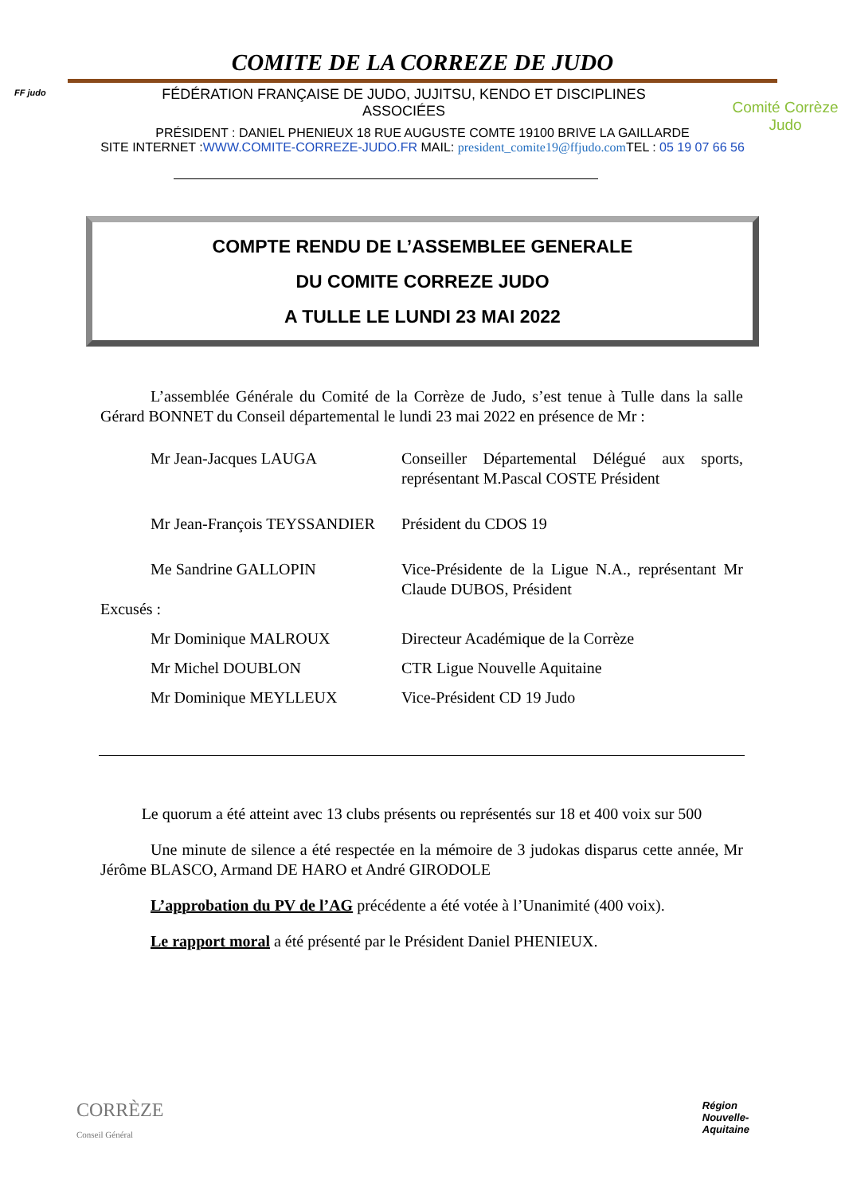COMITE DE LA CORREZE DE JUDO
FF judo
FÉDÉRATION FRANÇAISE DE JUDO, JUJITSU, KENDO ET DISCIPLINES
ASSOCIÉES
Comité Corrèze
Judo
PRÉSIDENT : DANIEL PHENIEUX 18 RUE AUGUSTE COMTE 19100 BRIVE LA GAILLARDE
SITE INTERNET :WWW.COMITE-CORREZE-JUDO.FR MAIL: president_comite19@ffjudo.com TEL : 05 19 07 66 56
COMPTE RENDU DE L’ASSEMBLEE GENERALE
DU COMITE CORREZE JUDO
A TULLE LE LUNDI 23 MAI 2022
L’assemblée Générale du Comité de la Corrèze de Judo, s’est tenue à Tulle dans la salle Gérard BONNET du Conseil départemental le lundi 23 mai 2022 en présence de Mr :
Mr Jean-Jacques LAUGA Conseiller Départemental Délégué aux sports, représentant M.Pascal COSTE Président
Mr Jean-François TEYSSANDIER
Président du CDOS 19
Me Sandrine GALLOPIN Vice-Présidente de la Ligue N.A., représentant Mr Claude DUBOS, Président
Excusés :
Mr Dominique MALROUX Directeur Académique de la Corrèze
Mr Michel DOUBLON CTR Ligue Nouvelle Aquitaine
Mr Dominique MEYLLEUX Vice-Président CD 19 Judo
Le quorum a été atteint avec 13 clubs présents ou représentés sur 18 et 400 voix sur 500
Une minute de silence a été respectée en la mémoire de 3 judokas disparus cette année, Mr Jérôme BLASCO, Armand DE HARO et André GIRODOLE
L’approbation du PV de l’AG précédente a été votée à l’Unanimité (400 voix).
Le rapport moral a été présenté par le Président Daniel PHENIEUX.
CORRÈZE
Conseil Général
Région
Nouvelle-
Aquitaine